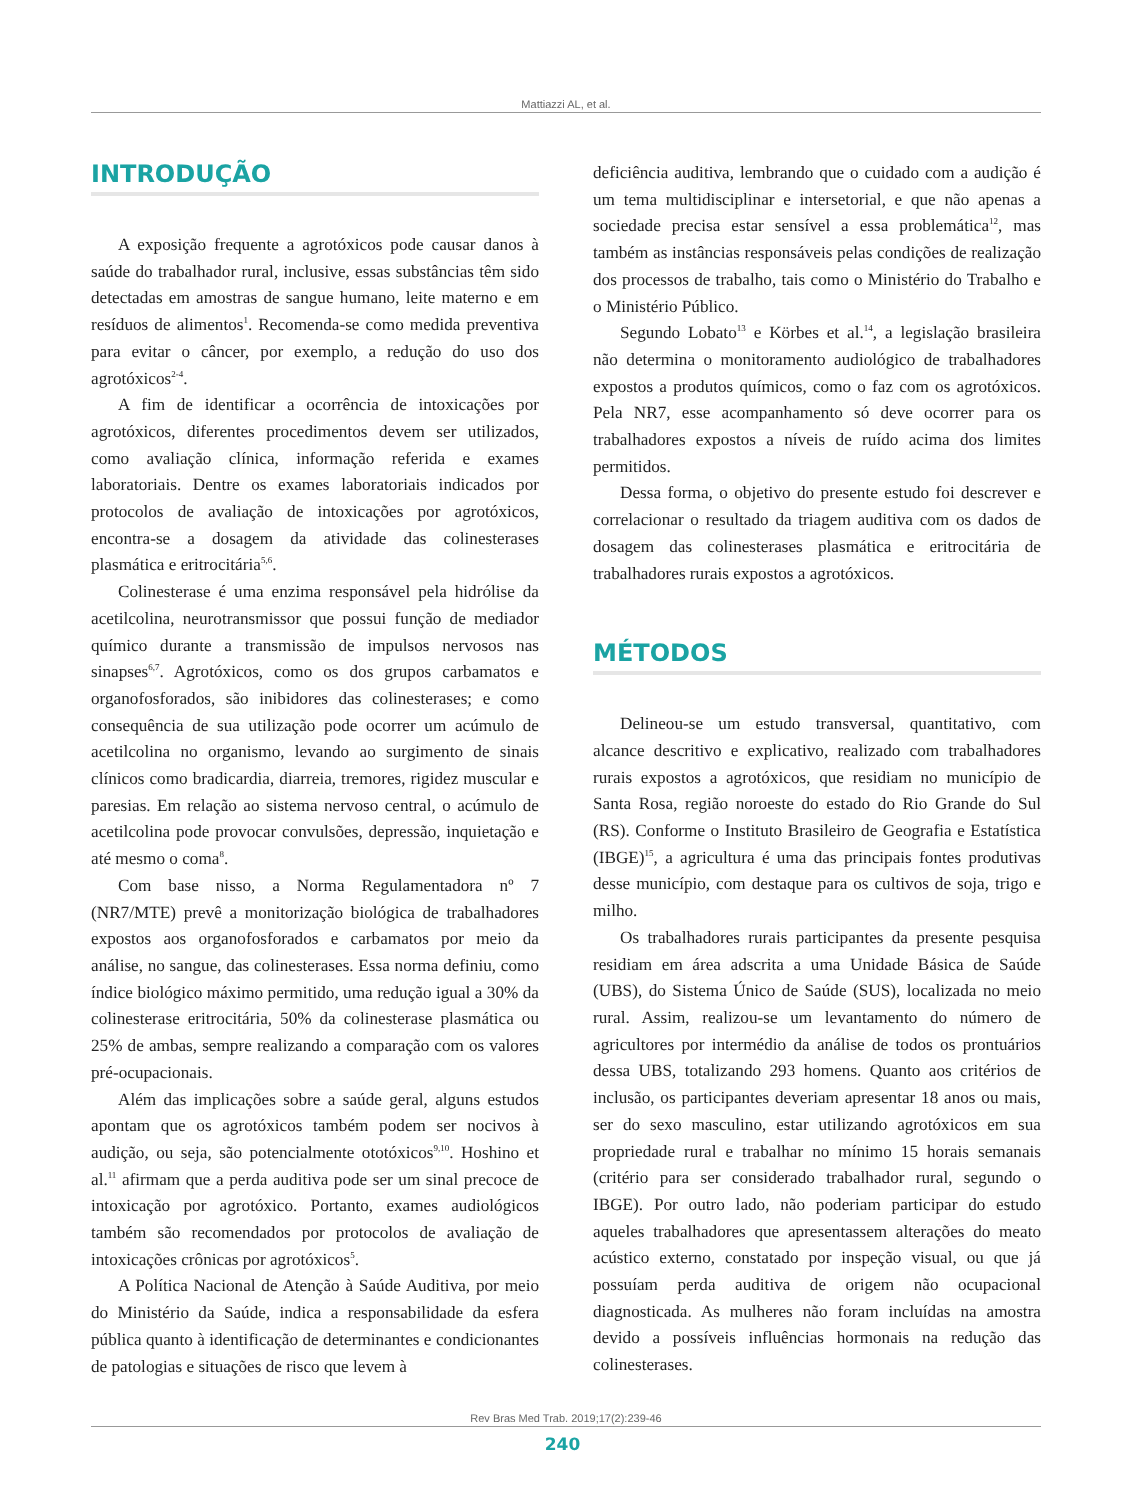Mattiazzi AL, et al.
INTRODUÇÃO
A exposição frequente a agrotóxicos pode causar danos à saúde do trabalhador rural, inclusive, essas substâncias têm sido detectadas em amostras de sangue humano, leite materno e em resíduos de alimentos<sup>1</sup>. Recomenda-se como medida preventiva para evitar o câncer, por exemplo, a redução do uso dos agrotóxicos<sup>2-4</sup>.
A fim de identificar a ocorrência de intoxicações por agrotóxicos, diferentes procedimentos devem ser utilizados, como avaliação clínica, informação referida e exames laboratoriais. Dentre os exames laboratoriais indicados por protocolos de avaliação de intoxicações por agrotóxicos, encontra-se a dosagem da atividade das colinesterases plasmática e eritrocitária<sup>5,6</sup>.
Colinesterase é uma enzima responsável pela hidrólise da acetilcolina, neurotransmissor que possui função de mediador químico durante a transmissão de impulsos nervosos nas sinapses<sup>6,7</sup>. Agrotóxicos, como os dos grupos carbamatos e organofosforados, são inibidores das colinesterases; e como consequência de sua utilização pode ocorrer um acúmulo de acetilcolina no organismo, levando ao surgimento de sinais clínicos como bradicardia, diarreia, tremores, rigidez muscular e paresias. Em relação ao sistema nervoso central, o acúmulo de acetilcolina pode provocar convulsões, depressão, inquietação e até mesmo o coma<sup>8</sup>.
Com base nisso, a Norma Regulamentadora nº 7 (NR7/MTE) prevê a monitorização biológica de trabalhadores expostos aos organofosforados e carbamatos por meio da análise, no sangue, das colinesterases. Essa norma definiu, como índice biológico máximo permitido, uma redução igual a 30% da colinesterase eritrocitária, 50% da colinesterase plasmática ou 25% de ambas, sempre realizando a comparação com os valores pré-ocupacionais.
Além das implicações sobre a saúde geral, alguns estudos apontam que os agrotóxicos também podem ser nocivos à audição, ou seja, são potencialmente ototóxicos<sup>9,10</sup>. Hoshino et al.<sup>11</sup> afirmam que a perda auditiva pode ser um sinal precoce de intoxicação por agrotóxico. Portanto, exames audiológicos também são recomendados por protocolos de avaliação de intoxicações crônicas por agrotóxicos<sup>5</sup>.
A Política Nacional de Atenção à Saúde Auditiva, por meio do Ministério da Saúde, indica a responsabilidade da esfera pública quanto à identificação de determinantes e condicionantes de patologias e situações de risco que levem à
deficiência auditiva, lembrando que o cuidado com a audição é um tema multidisciplinar e intersetorial, e que não apenas a sociedade precisa estar sensível a essa problemática<sup>12</sup>, mas também as instâncias responsáveis pelas condições de realização dos processos de trabalho, tais como o Ministério do Trabalho e o Ministério Público.
Segundo Lobato<sup>13</sup> e Körbes et al.<sup>14</sup>, a legislação brasileira não determina o monitoramento audiológico de trabalhadores expostos a produtos químicos, como o faz com os agrotóxicos. Pela NR7, esse acompanhamento só deve ocorrer para os trabalhadores expostos a níveis de ruído acima dos limites permitidos.
Dessa forma, o objetivo do presente estudo foi descrever e correlacionar o resultado da triagem auditiva com os dados de dosagem das colinesterases plasmática e eritrocitária de trabalhadores rurais expostos a agrotóxicos.
MÉTODOS
Delineou-se um estudo transversal, quantitativo, com alcance descritivo e explicativo, realizado com trabalhadores rurais expostos a agrotóxicos, que residiam no município de Santa Rosa, região noroeste do estado do Rio Grande do Sul (RS). Conforme o Instituto Brasileiro de Geografia e Estatística (IBGE)<sup>15</sup>, a agricultura é uma das principais fontes produtivas desse município, com destaque para os cultivos de soja, trigo e milho.
Os trabalhadores rurais participantes da presente pesquisa residiam em área adscrita a uma Unidade Básica de Saúde (UBS), do Sistema Único de Saúde (SUS), localizada no meio rural. Assim, realizou-se um levantamento do número de agricultores por intermédio da análise de todos os prontuários dessa UBS, totalizando 293 homens. Quanto aos critérios de inclusão, os participantes deveriam apresentar 18 anos ou mais, ser do sexo masculino, estar utilizando agrotóxicos em sua propriedade rural e trabalhar no mínimo 15 horais semanais (critério para ser considerado trabalhador rural, segundo o IBGE). Por outro lado, não poderiam participar do estudo aqueles trabalhadores que apresentassem alterações do meato acústico externo, constatado por inspeção visual, ou que já possuíam perda auditiva de origem não ocupacional diagnosticada. As mulheres não foram incluídas na amostra devido a possíveis influências hormonais na redução das colinesterases.
Rev Bras Med Trab. 2019;17(2):239-46
240